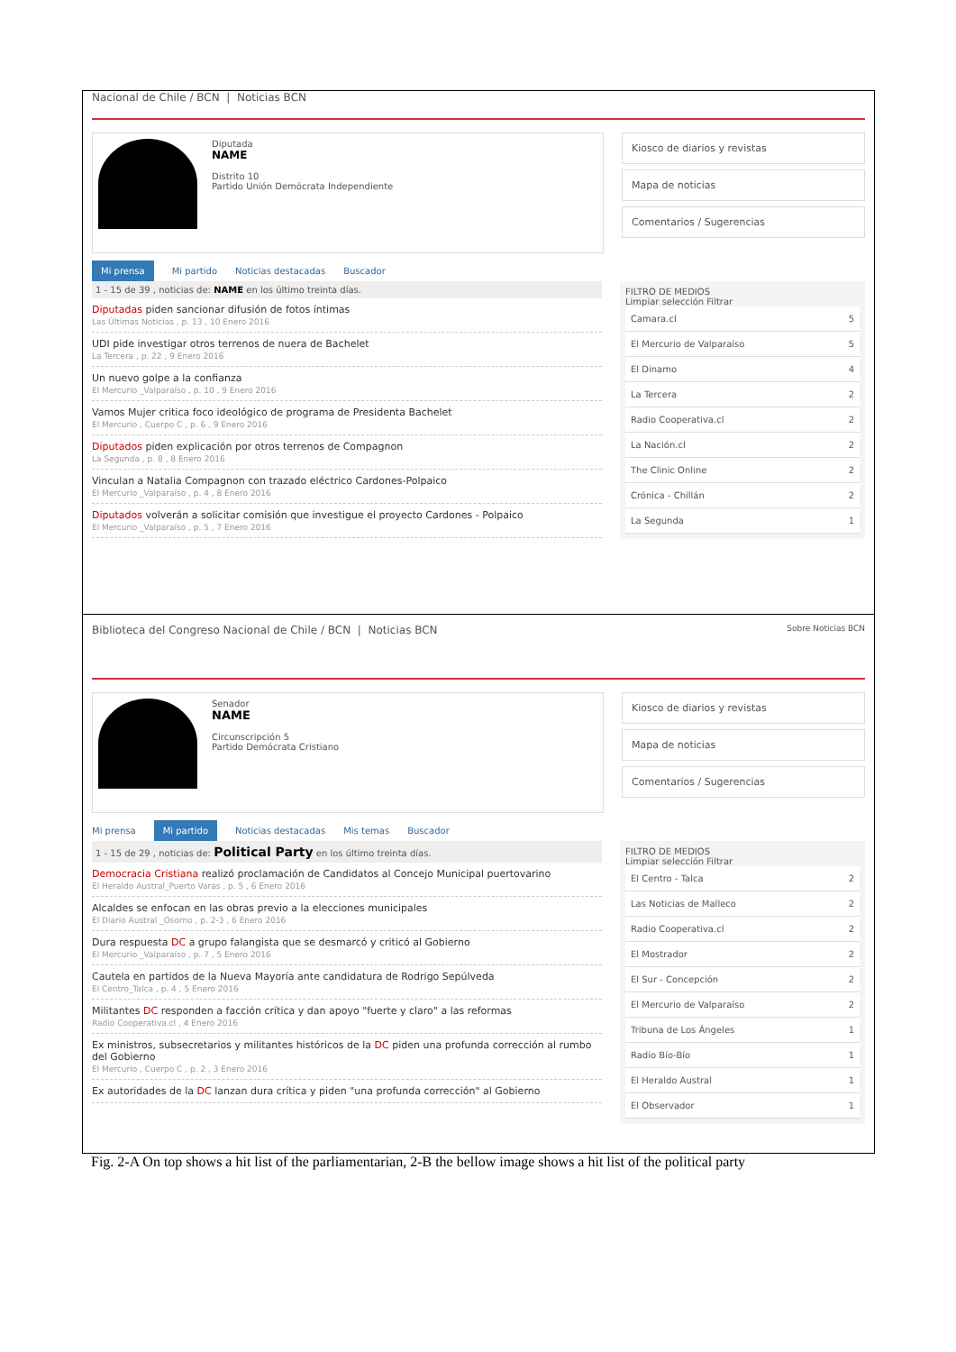Nacional de Chile / BCN | Noticias BCN
Diputada
NAME
Distrito 10
Partido Unión Demócrata Independiente
Kiosco de diarios y revistas
Mapa de noticias
Comentarios / Sugerencias
Mi prensa Mi partido Noticias destacadas Buscador
1 - 15 de 39 , noticias de: NAME en los último treinta días.
Diputadas piden sancionar difusión de fotos íntimas
Las Últimas Noticias , p. 13 , 10 Enero 2016
UDI pide investigar otros terrenos de nuera de Bachelet
La Tercera , p. 22 , 9 Enero 2016
Un nuevo golpe a la confianza
El Mercurio _Valparaíso , p. 10 , 9 Enero 2016
Vamos Mujer critica foco ideológico de programa de Presidenta Bachelet
El Mercurio , Cuerpo C , p. 6 , 9 Enero 2016
Diputados piden explicación por otros terrenos de Compagnon
La Segunda , p. 8 , 8 Enero 2016
Vinculan a Natalia Compagnon con trazado eléctrico Cardones-Polpaico
El Mercurio _Valparaíso , p. 4 , 8 Enero 2016
Diputados volverán a solicitar comisión que investigue el proyecto Cardones - Polpaico
El Mercurio _Valparaíso , p. 5 , 7 Enero 2016
FILTRO DE MEDIOS
Limpiar selección Filtrar
Camara.cl 5
El Mercurio de Valparaíso 5
El Dinamo 4
La Tercera 2
Radio Cooperativa.cl 2
La Nación.cl 2
The Clinic Online 2
Crónica - Chillán 2
La Segunda 1
Biblioteca del Congreso Nacional de Chile / BCN | Noticias BCN Sobre Noticias BCN
Senador
NAME
Circunscripción 5
Partido Demócrata Cristiano
Kiosco de diarios y revistas
Mapa de noticias
Comentarios / Sugerencias
Mi prensa Mi partido Noticias destacadas Mis temas Buscador
1 - 15 de 29 , noticias de: Political Party en los último treinta días.
Democracia Cristiana realizó proclamación de Candidatos al Concejo Municipal puertovarino
El Heraldo Austral_Puerto Varas , p. 5 , 6 Enero 2016
Alcaldes se enfocan en las obras previo a la elecciones municipales
El Diario Austral _Osorno , p. 2-3 , 6 Enero 2016
Dura respuesta DC a grupo falangista que se desmarcó y criticó al Gobierno
El Mercurio _Valparaíso , p. 7 , 5 Enero 2016
Cautela en partidos de la Nueva Mayoría ante candidatura de Rodrigo Sepúlveda
El Centro_Talca , p. 4 , 5 Enero 2016
Militantes DC responden a facción crítica y dan apoyo "fuerte y claro" a las reformas
Radio Cooperativa.cl , 4 Enero 2016
Ex ministros, subsecretarios y militantes históricos de la DC piden una profunda corrección al rumbo del Gobierno
El Mercurio , Cuerpo C , p. 2 , 3 Enero 2016
Ex autoridades de la DC lanzan dura crítica y piden "una profunda corrección" al Gobierno
FILTRO DE MEDIOS
Limpiar selección Filtrar
El Centro - Talca 2
Las Noticias de Malleco 2
Radio Cooperativa.cl 2
El Mostrador 2
El Sur - Concepción 2
El Mercurio de Valparaíso 2
Tribuna de Los Ángeles 1
Radio Bío-Bío 1
El Heraldo Austral 1
El Observador 1
Fig. 2-A On top shows a hit list of the parliamentarian, 2-B the bellow image shows a hit list of the political party